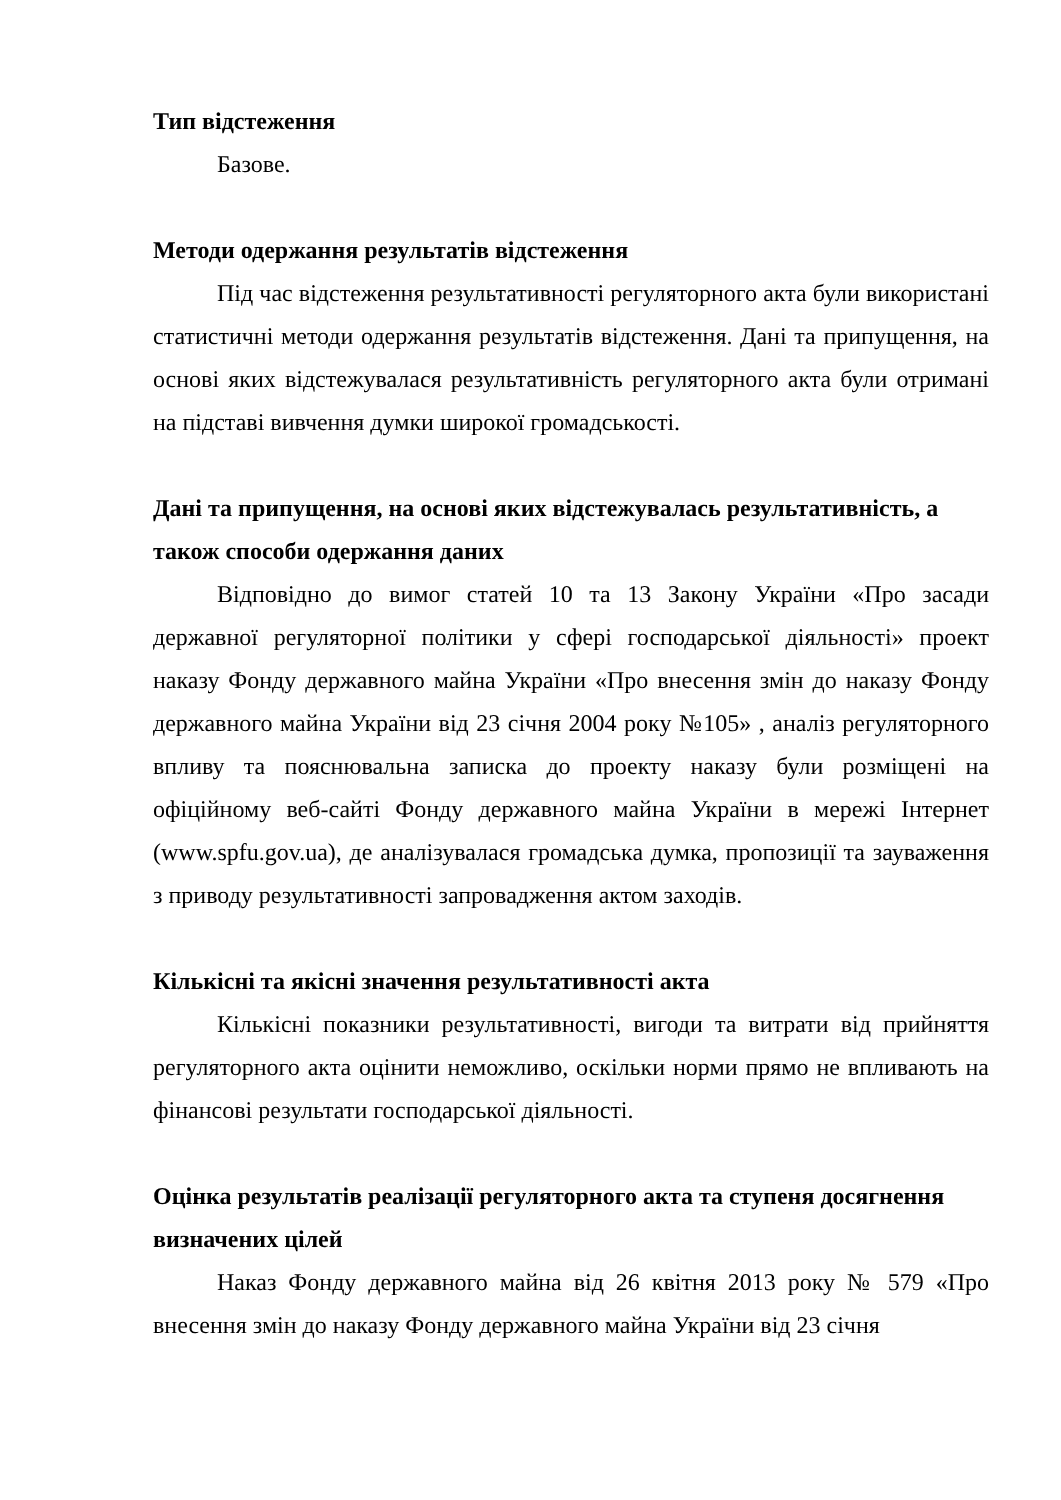Тип відстеження
Базове.
Методи одержання результатів відстеження
Під час відстеження результативності регуляторного акта були використані статистичні методи одержання результатів відстеження. Дані та припущення, на основі яких відстежувалася результативність регуляторного акта були отримані на підставі вивчення думки широкої громадськості.
Дані та припущення, на основі яких відстежувалась результативність, а також способи одержання даних
Відповідно до вимог статей 10 та 13 Закону України «Про засади державної регуляторної політики у сфері господарської діяльності» проект наказу Фонду державного майна України «Про внесення змін до наказу Фонду державного майна України від 23 січня 2004 року №105» , аналіз регуляторного впливу та пояснювальна записка до проекту наказу були розміщені на офіційному веб-сайті Фонду державного майна України в мережі Інтернет (www.spfu.gov.ua), де аналізувалася громадська думка, пропозиції та зауваження з приводу результативності запровадження актом заходів.
Кількісні та якісні значення результативності акта
Кількісні показники результативності, вигоди та витрати від прийняття регуляторного акта оцінити неможливо, оскільки норми прямо не впливають на фінансові результати господарської діяльності.
Оцінка результатів реалізації регуляторного акта та ступеня досягнення визначених цілей
Наказ Фонду державного майна від 26 квітня 2013 року № 579 «Про внесення змін до наказу Фонду державного майна України від 23 січня